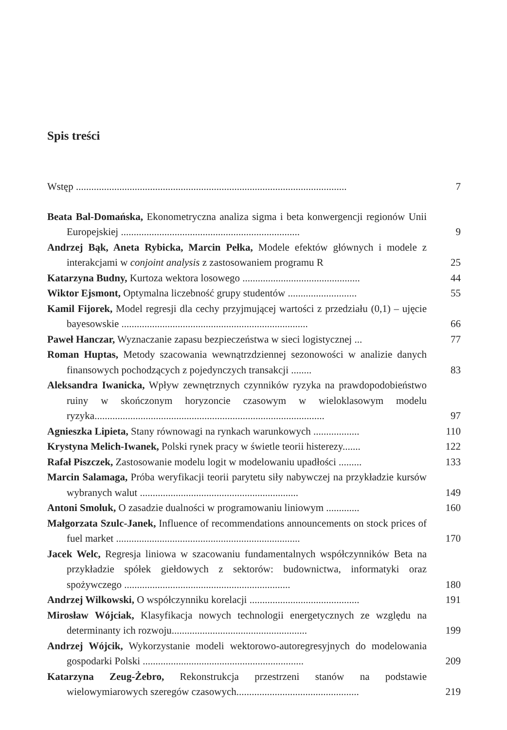Spis treści
Wstęp ..........................................................................................................
7
Beata Bal-Domańska, Ekonometryczna analiza sigma i beta konwergencji regionów Unii Europejskiej ......................................................................
9
Andrzej Bąk, Aneta Rybicka, Marcin Pełka, Modele efektów głównych i modele z interakcjami w conjoint analysis z zastosowaniem programu R
25
Katarzyna Budny, Kurtoza wektora losowego ..............................................
44
Wiktor Ejsmont, Optymalna liczebność grupy studentów ...........................
55
Kamil Fijorek, Model regresji dla cechy przyjmującej wartości z przedziału (0,1) – ujęcie bayesowskie .........................................................................
66
Paweł Hanczar, Wyznaczanie zapasu bezpieczeństwa w sieci logistycznej ...
77
Roman Huptas, Metody szacowania wewnątrzdziennej sezonowości w analizie danych finansowych pochodzących z pojedynczych transakcji ........
83
Aleksandra Iwanicka, Wpływ zewnętrznych czynników ryzyka na prawdopodobieństwo ruiny w skończonym horyzoncie czasowym w wieloklasowym modelu ryzyka..........................................................................................
97
Agnieszka Lipieta, Stany równowagi na rynkach warunkowych ..................
110
Krystyna Melich-Iwanek, Polski rynek pracy w świetle teorii histerezy.......
122
Rafał Piszczek, Zastosowanie modelu logit w modelowaniu upadłości .........
133
Marcin Salamaga, Próba weryfikacji teorii parytetu siły nabywczej na przykładzie kursów wybranych walut ..............................................................
149
Antoni Smoluk, O zasadzie dualności w programowaniu liniowym .............
160
Małgorzata Szulc-Janek, Influence of recommendations announcements on stock prices of fuel market ........................................................................
170
Jacek Welc, Regresja liniowa w szacowaniu fundamentalnych współczynników Beta na przykładzie spółek giełdowych z sektorów: budownictwa, informatyki oraz spożywczego .................................................................
180
Andrzej Wilkowski, O współczynniku korelacji ...........................................
191
Mirosław Wójciak, Klasyfikacja nowych technologii energetycznych ze względu na determinanty ich rozwoju.....................................................
199
Andrzej Wójcik, Wykorzystanie modeli wektorowo-autoregresyjnych do modelowania gospodarki Polski ...............................................................
209
Katarzyna Zeug-Żebro, Rekonstrukcja przestrzeni stanów na podstawie wielowymiarowych szeregów czasowych................................................
219